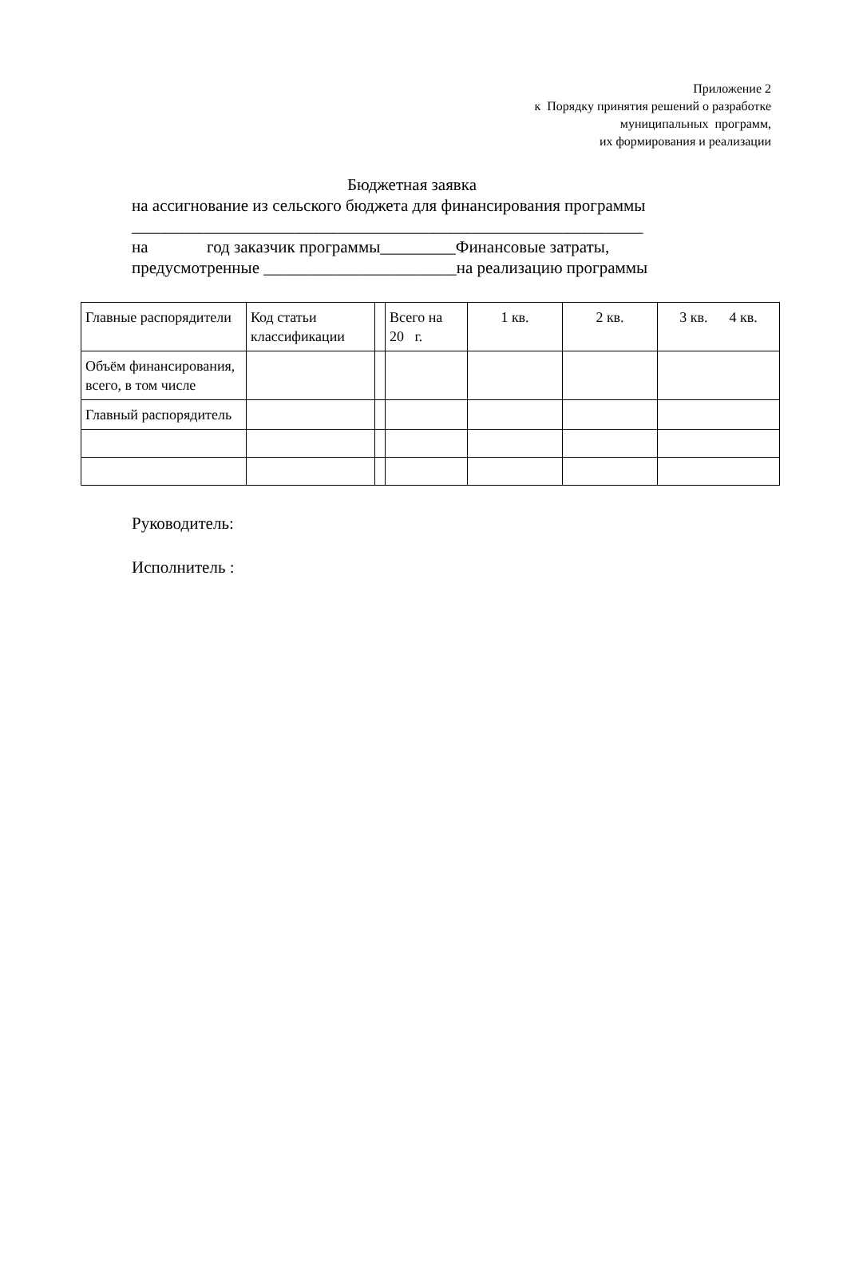Приложение 2
к Порядку принятия решений о разработке
муниципальных программ,
их формирования и реализации
Бюджетная заявка
на ассигнование из сельского бюджета для финансирования программы
_____________________________________________________________
на год заказчик программы_________Финансовые затраты,
предусмотренные _______________________на реализацию программы
| Главные распорядители | Код статьи классификации | | Всего на 20 г. | 1 кв. | 2 кв. | 3 кв. 4 кв. |
| Объём финансирования, всего, в том числе | | | | | | |
| Главный распорядитель | | | | | | |
Руководитель:
Исполнитель :